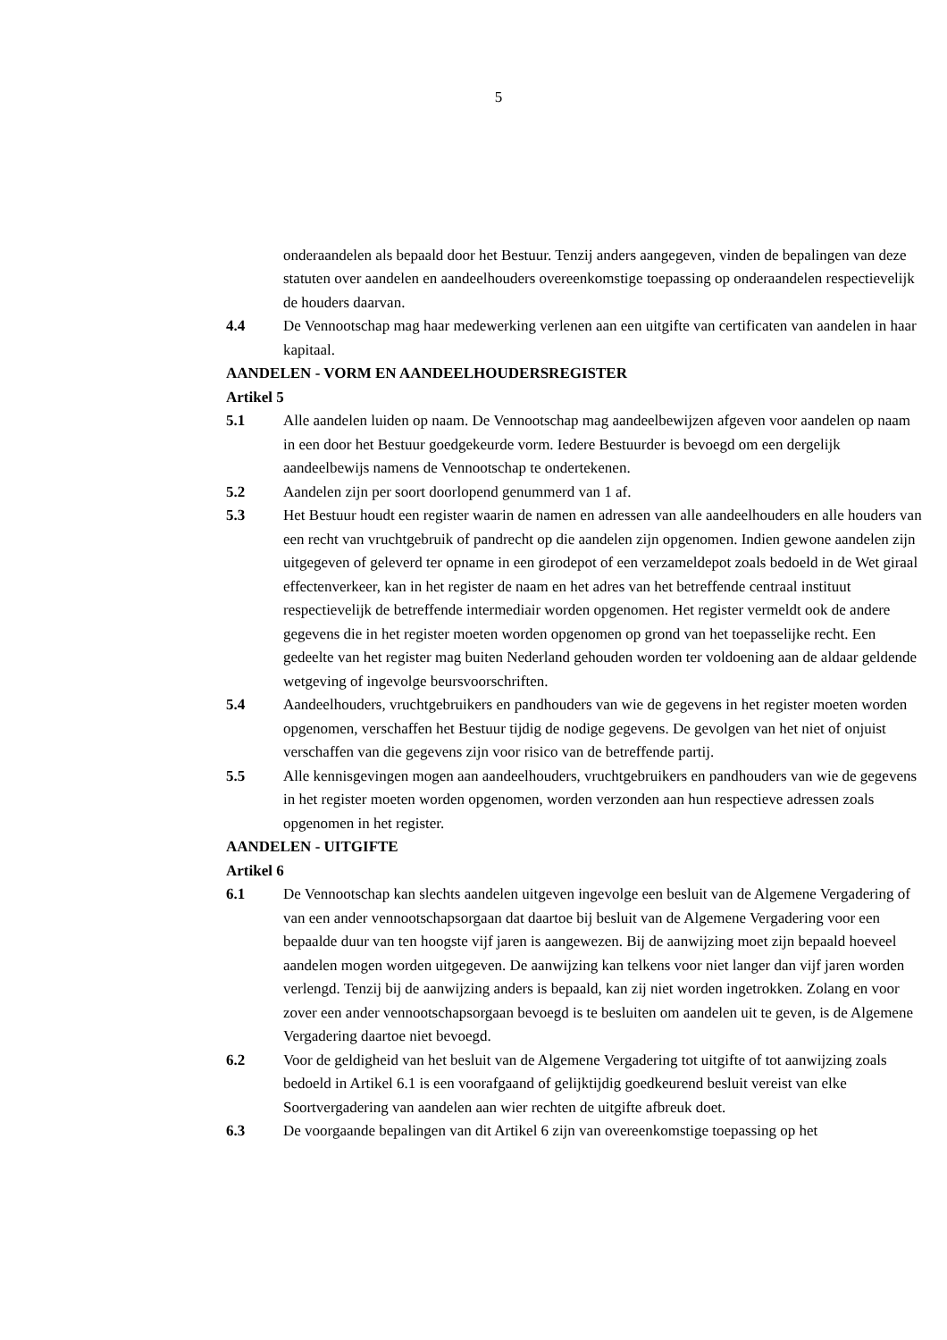5
onderaandelen als bepaald door het Bestuur. Tenzij anders aangegeven, vinden de bepalingen van deze statuten over aandelen en aandeelhouders overeenkomstige toepassing op onderaandelen respectievelijk de houders daarvan.
4.4 De Vennootschap mag haar medewerking verlenen aan een uitgifte van certificaten van aandelen in haar kapitaal.
AANDELEN - VORM EN AANDEELHOUDERSREGISTER
Artikel 5
5.1 Alle aandelen luiden op naam. De Vennootschap mag aandeelbewijzen afgeven voor aandelen op naam in een door het Bestuur goedgekeurde vorm. Iedere Bestuurder is bevoegd om een dergelijk aandeelbewijs namens de Vennootschap te ondertekenen.
5.2 Aandelen zijn per soort doorlopend genummerd van 1 af.
5.3 Het Bestuur houdt een register waarin de namen en adressen van alle aandeelhouders en alle houders van een recht van vruchtgebruik of pandrecht op die aandelen zijn opgenomen. Indien gewone aandelen zijn uitgegeven of geleverd ter opname in een girodepot of een verzameldepot zoals bedoeld in de Wet giraal effectenverkeer, kan in het register de naam en het adres van het betreffende centraal instituut respectievelijk de betreffende intermediair worden opgenomen. Het register vermeldt ook de andere gegevens die in het register moeten worden opgenomen op grond van het toepasselijke recht. Een gedeelte van het register mag buiten Nederland gehouden worden ter voldoening aan de aldaar geldende wetgeving of ingevolge beursvoorschriften.
5.4 Aandeelhouders, vruchtgebruikers en pandhouders van wie de gegevens in het register moeten worden opgenomen, verschaffen het Bestuur tijdig de nodige gegevens. De gevolgen van het niet of onjuist verschaffen van die gegevens zijn voor risico van de betreffende partij.
5.5 Alle kennisgevingen mogen aan aandeelhouders, vruchtgebruikers en pandhouders van wie de gegevens in het register moeten worden opgenomen, worden verzonden aan hun respectieve adressen zoals opgenomen in het register.
AANDELEN - UITGIFTE
Artikel 6
6.1 De Vennootschap kan slechts aandelen uitgeven ingevolge een besluit van de Algemene Vergadering of van een ander vennootschapsorgaan dat daartoe bij besluit van de Algemene Vergadering voor een bepaalde duur van ten hoogste vijf jaren is aangewezen. Bij de aanwijzing moet zijn bepaald hoeveel aandelen mogen worden uitgegeven. De aanwijzing kan telkens voor niet langer dan vijf jaren worden verlengd. Tenzij bij de aanwijzing anders is bepaald, kan zij niet worden ingetrokken. Zolang en voor zover een ander vennootschapsorgaan bevoegd is te besluiten om aandelen uit te geven, is de Algemene Vergadering daartoe niet bevoegd.
6.2 Voor de geldigheid van het besluit van de Algemene Vergadering tot uitgifte of tot aanwijzing zoals bedoeld in Artikel 6.1 is een voorafgaand of gelijktijdig goedkeurend besluit vereist van elke Soortvergadering van aandelen aan wier rechten de uitgifte afbreuk doet.
6.3 De voorgaande bepalingen van dit Artikel 6 zijn van overeenkomstige toepassing op het